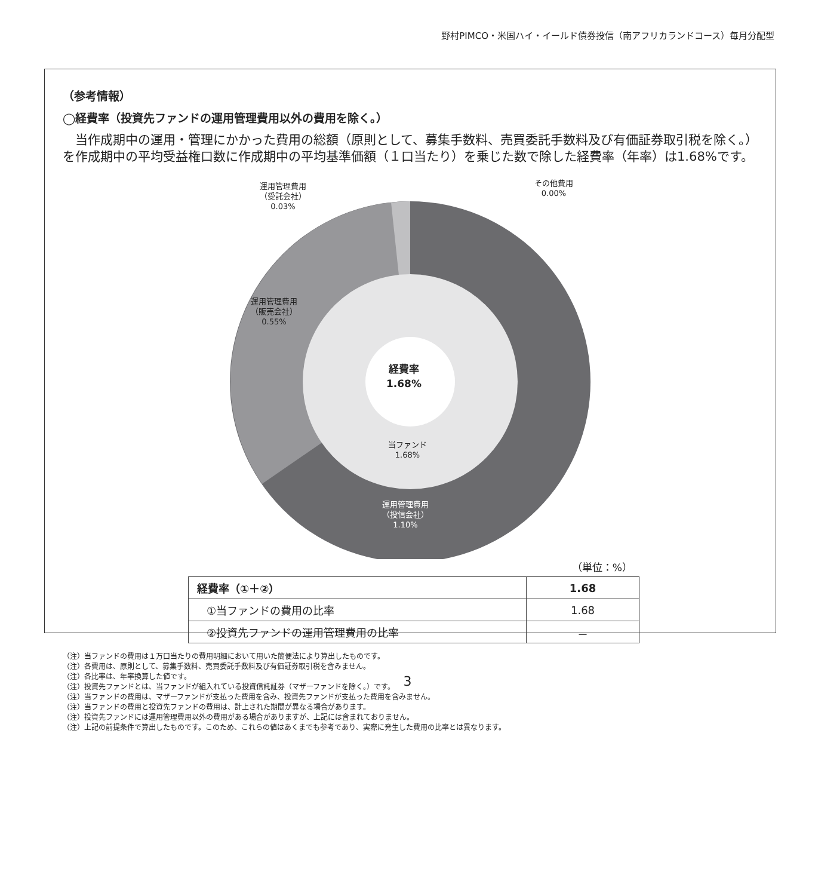野村PIMCO・米国ハイ・イールド債券投信（南アフリカランドコース）毎月分配型
（参考情報）
◯経費率（投資先ファンドの運用管理費用以外の費用を除く。）
当作成期中の運用・管理にかかった費用の総額（原則として、募集手数料、売買委託手数料及び有価証券取引税を除く。）を作成期中の平均受益権口数に作成期中の平均基準価額（１口当たり）を乗じた数で除した経費率（年率）は1.68%です。
運用管理費用
（受託会社）
0.03%
その他費用
0.00%
運用管理費用
（販売会社）
0.55%
経費率
1.68%
当ファンド
1.68%
運用管理費用
（投信会社）
1.10%
（単位：%）
| 経費率（①＋②） | 1.68 |
| ①当ファンドの費用の比率 | 1.68 |
| ②投資先ファンドの運用管理費用の比率 | － |
（注）当ファンドの費用は１万口当たりの費用明細において用いた簡便法により算出したものです。
（注）各費用は、原則として、募集手数料、売買委託手数料及び有価証券取引税を含みません。
（注）各比率は、年率換算した値です。
（注）投資先ファンドとは、当ファンドが組入れている投資信託証券（マザーファンドを除く。）です。
（注）当ファンドの費用は、マザーファンドが支払った費用を含み、投資先ファンドが支払った費用を含みません。
（注）当ファンドの費用と投資先ファンドの費用は、計上された期間が異なる場合があります。
（注）投資先ファンドには運用管理費用以外の費用がある場合がありますが、上記には含まれておりません。
（注）上記の前提条件で算出したものです。このため、これらの値はあくまでも参考であり、実際に発生した費用の比率とは異なります。
3